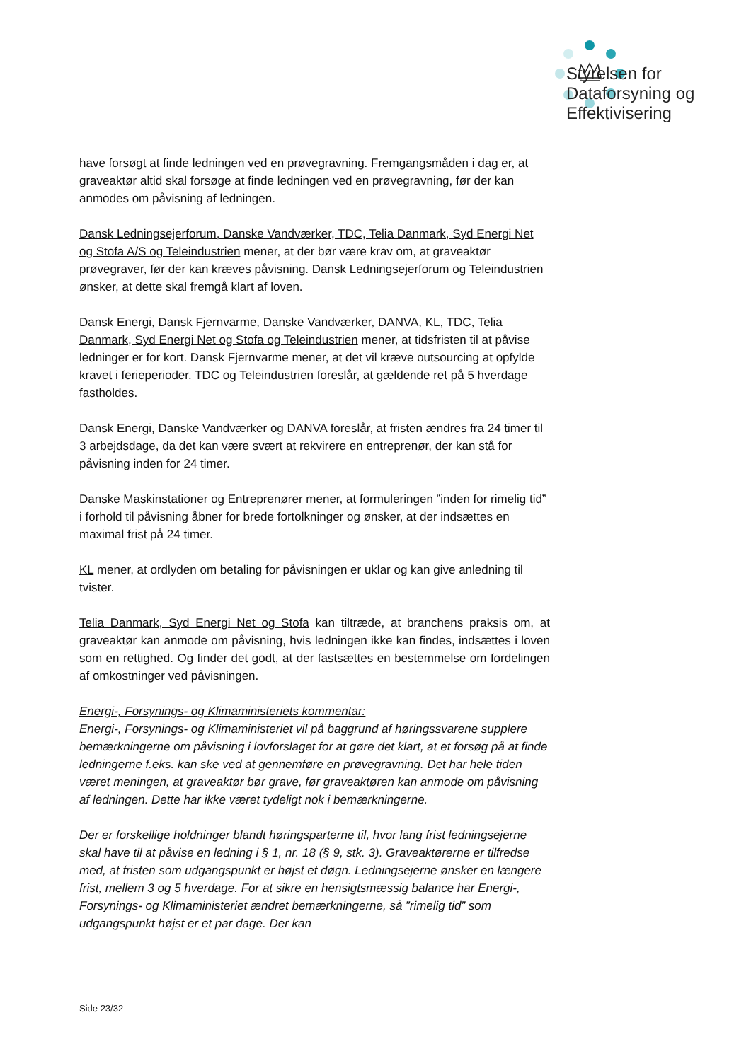Styrelsen for
Dataforsyning og
Effektivisering
have forsøgt at finde ledningen ved en prøvegravning. Fremgangsmåden i dag er, at graveaktør altid skal forsøge at finde ledningen ved en prøvegravning, før der kan anmodes om påvisning af ledningen.
Dansk Ledningsejerforum, Danske Vandværker, TDC, Telia Danmark, Syd Energi Net og Stofa A/S og Teleindustrien mener, at der bør være krav om, at graveaktør prøvegraver, før der kan kræves påvisning. Dansk Ledningsejerforum og Teleindustrien ønsker, at dette skal fremgå klart af loven.
Dansk Energi, Dansk Fjernvarme, Danske Vandværker, DANVA, KL, TDC, Telia Danmark, Syd Energi Net og Stofa og Teleindustrien mener, at tidsfristen til at påvise ledninger er for kort. Dansk Fjernvarme mener, at det vil kræve outsourcing at opfylde kravet i ferieperioder. TDC og Teleindustrien foreslår, at gældende ret på 5 hverdage fastholdes.
Dansk Energi, Danske Vandværker og DANVA foreslår, at fristen ændres fra 24 timer til 3 arbejdsdage, da det kan være svært at rekvirere en entreprenør, der kan stå for påvisning inden for 24 timer.
Danske Maskinstationer og Entreprenører mener, at formuleringen ”inden for rimelig tid” i forhold til påvisning åbner for brede fortolkninger og ønsker, at der indsættes en maximal frist på 24 timer.
KL mener, at ordlyden om betaling for påvisningen er uklar og kan give anledning til tvister.
Telia Danmark, Syd Energi Net og Stofa kan tiltræde, at branchens praksis om, at graveaktør kan anmode om påvisning, hvis ledningen ikke kan findes, indsættes i loven som en rettighed. Og finder det godt, at der fastsættes en bestemmelse om fordelingen af omkostninger ved påvisningen.
Energi-, Forsynings- og Klimaministeriets kommentar:
Energi-, Forsynings- og Klimaministeriet vil på baggrund af høringssvarene supplere bemærkningerne om påvisning i lovforslaget for at gøre det klart, at et forsøg på at finde ledningerne f.eks. kan ske ved at gennemføre en prøvegravning. Det har hele tiden været meningen, at graveaktør bør grave, før graveaktøren kan anmode om påvisning af ledningen. Dette har ikke været tydeligt nok i bemærkningerne.
Der er forskellige holdninger blandt høringsparterne til, hvor lang frist ledningsejerne skal have til at påvise en ledning i § 1, nr. 18 (§ 9, stk. 3). Graveaktørerne er tilfredse med, at fristen som udgangspunkt er højst et døgn. Ledningsejerne ønsker en længere frist, mellem 3 og 5 hverdage. For at sikre en hensigtsmæssig balance har Energi-, Forsynings- og Klimaministeriet ændret bemærkningerne, så ”rimelig tid” som udgangspunkt højst er et par dage. Der kan
Side 23/32